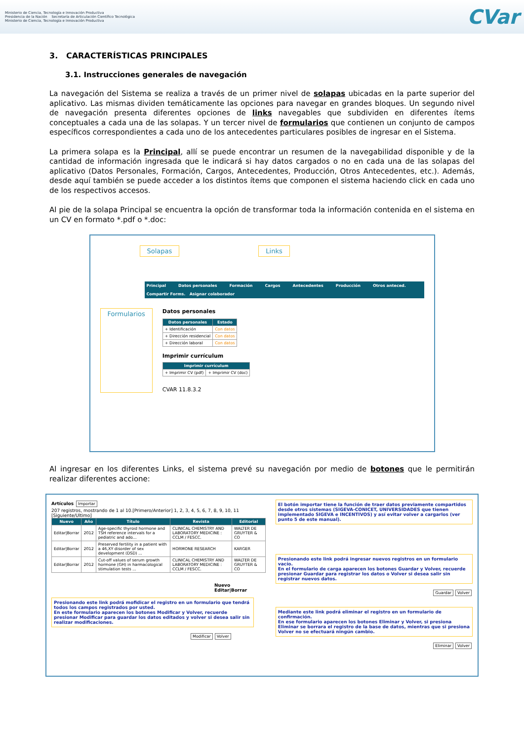Ministerio de Ciencia, Tecnología e Innovación Productiva
Presidencia de la Nación Secretaría de Articulación Científico Tecnológica
Ministerio de Ciencia, Tecnología e Innovación Productiva
CVar
3. CARACTERÍSTICAS PRINCIPALES
3.1. Instrucciones generales de navegación
La navegación del Sistema se realiza a través de un primer nivel de solapas ubicadas en la parte superior del aplicativo. Las mismas dividen temáticamente las opciones para navegar en grandes bloques. Un segundo nivel de navegación presenta diferentes opciones de links navegables que subdividen en diferentes ítems conceptuales a cada una de las solapas. Y un tercer nivel de formularios que contienen un conjunto de campos específicos correspondientes a cada uno de los antecedentes particulares posibles de ingresar en el Sistema.
La primera solapa es la Principal, allí se puede encontrar un resumen de la navegabilidad disponible y de la cantidad de información ingresada que le indicará si hay datos cargados o no en cada una de las solapas del aplicativo (Datos Personales, Formación, Cargos, Antecedentes, Producción, Otros Antecedentes, etc.). Además, desde aquí también se puede acceder a los distintos ítems que componen el sistema haciendo click en cada uno de los respectivos accesos.
Al pie de la solapa Principal se encuentra la opción de transformar toda la información contenida en el sistema en un CV en formato *.pdf o *.doc:
Solapas Links
Principal Datos personales Formación Cargos Antecedentes Producción Otros anteced.
Compartir Forms. Asignar colaborador
Formularios
Datos personales
| Datos personales | Estado |
| --- | --- |
| + Identificación | Con datos |
| + Dirección residencial | Con datos |
| + Dirección laboral | Con datos |
Imprimir currículum
| Imprimir currículum | |
| --- | --- |
| + Imprimir CV (pdf) | + Imprimir CV (doc) |
CVAR 11.8.3.2
Al ingresar en los diferentes Links, el sistema prevé su navegación por medio de botones que le permitirán realizar diferentes accione:
Artículos Importar
207 registros, mostrando de 1 al 10.[Primero/Anterior] 1, 2, 3, 4, 5, 6, 7, 8, 9, 10, 11 [Siguiente/Ultimo]
| Nuevo | Año | Título | Revista | Editorial |
| --- | --- | --- | --- | --- |
| Editar/Borrar | 2012 | Age-specific thyroid hormone and TSH reference intervals for a pediatric and ado... | CLINICAL CHEMISTRY AND LABORATORY MEDICINE : CCLM / FESCC. | WALTER DE GRUYTER & CO |
| Editar/Borrar | 2012 | Preserved fertility in a patient with a 46,XY disorder of sex development (DSD) ... | HORMONE RESEARCH | KARGER |
| Editar/Borrar | 2012 | Cut-off values of serum growth hormone (GH) in harmacological stimulation tests ... | CLINICAL CHEMISTRY AND LABORATORY MEDICINE : CCLM / FESCC. | WALTER DE GRUYTER & CO |
Nuevo
Editar|Borrar
Presionando este link podrá mofidicar el registro en un formulario que tendrá todos los campos registrados por usted.
En este formulario aparecen los botones Modificar y Volver, recuerde presionar Modificar para guardar los datos editados y volver si desea salir sin realizar modificaciones.
Modificar Volver
El botón importar tiene la función de traer datos previamente compartidos desde otros sistemas (SIGEVA-CONICET, UNIVERSIDADES que tienen implementado SIGEVA e INCENTIVOS) y así evitar volver a cargarlos (ver punto 5 de este manual).
Presionando este link podrá ingresar nuevos registros en un formulario vacío.
En el formulario de carga aparecen los botones Guardar y Volver, recuerde presionar Guardar para registrar los datos o Volver si desea salir sin registrar nuevos datos.
Guardar Volver
Mediante este link podrá eliminar el registro en un formulario de confirmación.
En ese formulario aparecen los botones Eliminar y Volver, si presiona Eliminar se borrara el registro de la base de datos, mientras que si presiona Volver no se efectuará ningún cambio.
Eliminar Volver